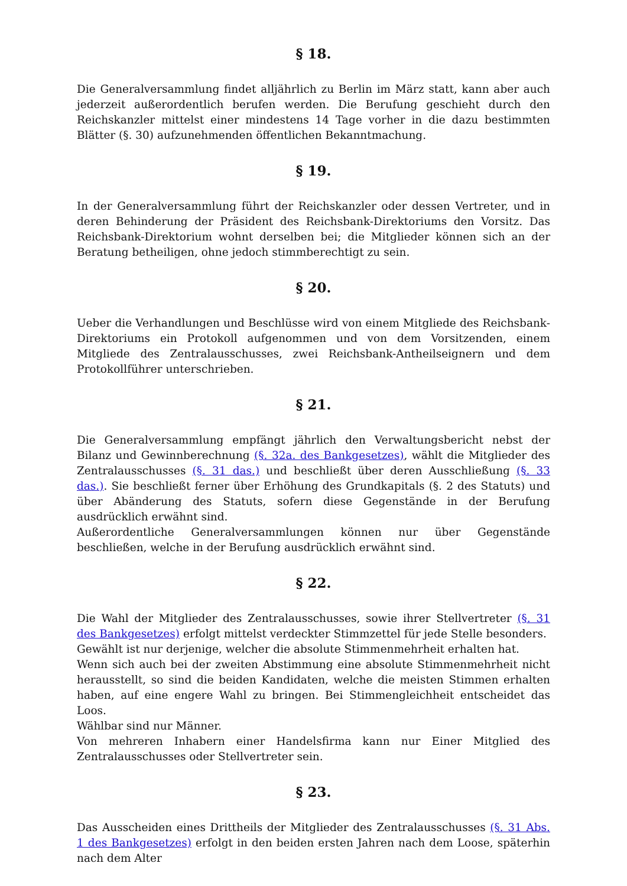§ 18.
Die Generalversammlung findet alljährlich zu Berlin im März statt, kann aber auch jederzeit außerordentlich berufen werden. Die Berufung geschieht durch den Reichskanzler mittelst einer mindestens 14 Tage vorher in die dazu bestimmten Blätter (§. 30) aufzunehmenden öffentlichen Bekanntmachung.
§ 19.
In der Generalversammlung führt der Reichskanzler oder dessen Vertreter, und in deren Behinderung der Präsident des Reichsbank-Direktoriums den Vorsitz. Das Reichsbank-Direktorium wohnt derselben bei; die Mitglieder können sich an der Beratung betheiligen, ohne jedoch stimmberechtigt zu sein.
§ 20.
Ueber die Verhandlungen und Beschlüsse wird von einem Mitgliede des Reichsbank-Direktoriums ein Protokoll aufgenommen und von dem Vorsitzenden, einem Mitgliede des Zentralausschusses, zwei Reichsbank-Antheilseignern und dem Protokollführer unterschrieben.
§ 21.
Die Generalversammlung empfängt jährlich den Verwaltungsbericht nebst der Bilanz und Gewinnberechnung (§. 32a. des Bankgesetzes), wählt die Mitglieder des Zentralausschusses (§. 31 das.) und beschließt über deren Ausschließung (§. 33 das.). Sie beschließt ferner über Erhöhung des Grundkapitals (§. 2 des Statuts) und über Abänderung des Statuts, sofern diese Gegenstände in der Berufung ausdrücklich erwähnt sind.
Außerordentliche Generalversammlungen können nur über Gegenstände beschließen, welche in der Berufung ausdrücklich erwähnt sind.
§ 22.
Die Wahl der Mitglieder des Zentralausschusses, sowie ihrer Stellvertreter (§. 31 des Bankgesetzes) erfolgt mittelst verdeckter Stimmzettel für jede Stelle besonders.
Gewählt ist nur derjenige, welcher die absolute Stimmenmehrheit erhalten hat.
Wenn sich auch bei der zweiten Abstimmung eine absolute Stimmenmehrheit nicht herausstellt, so sind die beiden Kandidaten, welche die meisten Stimmen erhalten haben, auf eine engere Wahl zu bringen. Bei Stimmengleichheit entscheidet das Loos.
Wählbar sind nur Männer.
Von mehreren Inhabern einer Handelsfirma kann nur Einer Mitglied des Zentralausschusses oder Stellvertreter sein.
§ 23.
Das Ausscheiden eines Drittheils der Mitglieder des Zentralausschusses (§. 31 Abs. 1 des Bankgesetzes) erfolgt in den beiden ersten Jahren nach dem Loose, späterhin nach dem Alter